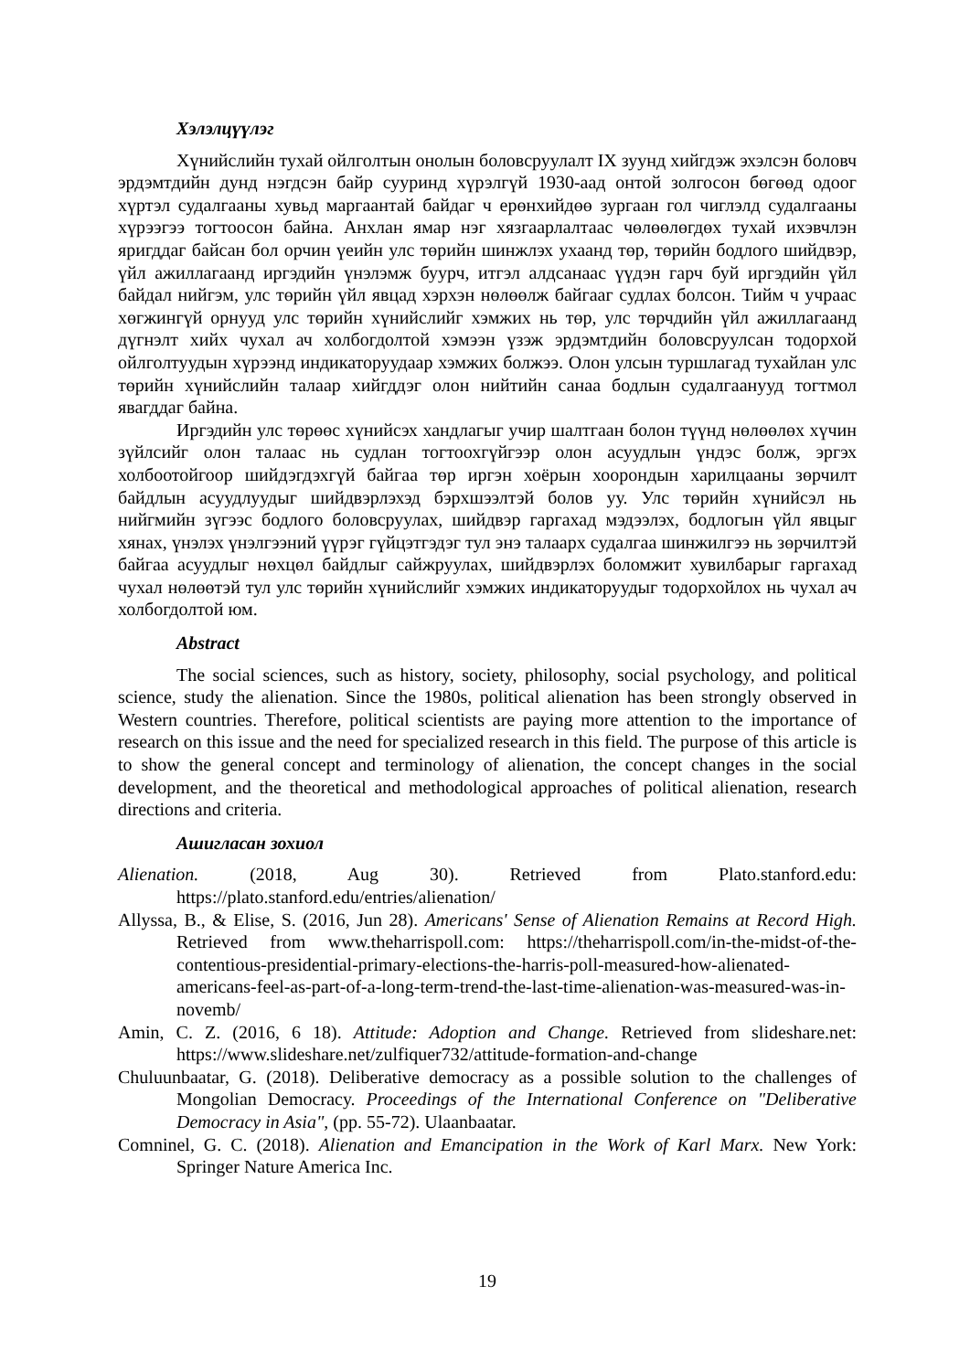Хэлэлцүүлэг
Хүнийслийн тухай ойлголтын онолын боловсруулалт IX зуунд хийгдэж эхэлсэн боловч эрдэмтдийн дунд нэгдсэн байр сууринд хүрэлгүй 1930-аад онтой золгосон бөгөөд одоог хүртэл судалгааны хувьд маргаантай байдаг ч ерөнхийдөө зургаан гол чиглэлд судалгааны хүрээгээ тогтоосон байна. Анхлан ямар нэг хязгаарлалтаас чөлөөлөгдөх тухай ихэвчлэн яригддаг байсан бол орчин үеийн улс төрийн шинжлэх ухаанд төр, төрийн бодлого шийдвэр, үйл ажиллагаанд иргэдийн үнэлэмж буурч, итгэл алдсанаас үүдэн гарч буй иргэдийн үйл байдал нийгэм, улс төрийн үйл явцад хэрхэн нөлөөлж байгааг судлах болсон. Тийм ч учраас хөгжингүй орнууд улс төрийн хүнийслийг хэмжих нь төр, улс төрчдийн үйл ажиллагаанд дүгнэлт хийх чухал ач холбогдолтой хэмээн үзэж эрдэмтдийн боловсруулсан тодорхой ойлголтуудын хүрээнд индикаторуудаар хэмжих болжээ. Олон улсын туршлагад тухайлан улс төрийн хүнийслийн талаар хийгддэг олон нийтийн санаа бодлын судалгаанууд тогтмол явагддаг байна.
Иргэдийн улс төрөөс хүнийсэх хандлагыг учир шалтгаан болон түүнд нөлөөлөх хүчин зүйлсийг олон талаас нь судлан тогтоохгүйгээр олон асуудлын үндэс болж, эргэх холбоотойгоор шийдэгдэхгүй байгаа төр иргэн хоёрын хоорондын харилцааны зөрчилт байдлын асуудлуудыг шийдвэрлэхэд бэрхшээлтэй болов уу. Улс төрийн хүнийсэл нь нийгмийн зүгээс бодлого боловсруулах, шийдвэр гаргахад мэдээлэх, бодлогын үйл явцыг хянах, үнэлэх үнэлгээний үүрэг гүйцэтгэдэг тул энэ талаарх судалгаа шинжилгээ нь зөрчилтэй байгаа асуудлыг нөхцөл байдлыг сайжруулах, шийдвэрлэх боломжит хувилбарыг гаргахад чухал нөлөөтэй тул улс төрийн хүнийслийг хэмжих индикаторуудыг тодорхойлох нь чухал ач холбогдолтой юм.
Abstract
The social sciences, such as history, society, philosophy, social psychology, and political science, study the alienation. Since the 1980s, political alienation has been strongly observed in Western countries. Therefore, political scientists are paying more attention to the importance of research on this issue and the need for specialized research in this field. The purpose of this article is to show the general concept and terminology of alienation, the concept changes in the social development, and the theoretical and methodological approaches of political alienation, research directions and criteria.
Ашигласан зохиол
Alienation. (2018, Aug 30). Retrieved from Plato.stanford.edu: https://plato.stanford.edu/entries/alienation/
Allyssa, B., & Elise, S. (2016, Jun 28). Americans' Sense of Alienation Remains at Record High. Retrieved from www.theharrispoll.com: https://theharrispoll.com/in-the-midst-of-the-contentious-presidential-primary-elections-the-harris-poll-measured-how-alienated-americans-feel-as-part-of-a-long-term-trend-the-last-time-alienation-was-measured-was-in-novemb/
Amin, C. Z. (2016, 6 18). Attitude: Adoption and Change. Retrieved from slideshare.net: https://www.slideshare.net/zulfiquer732/attitude-formation-and-change
Chuluunbaatar, G. (2018). Deliberative democracy as a possible solution to the challenges of Mongolian Democracy. Proceedings of the International Conference on "Deliberative Democracy in Asia", (pp. 55-72). Ulaanbaatar.
Comninel, G. C. (2018). Alienation and Emancipation in the Work of Karl Marx. New York: Springer Nature America Inc.
19